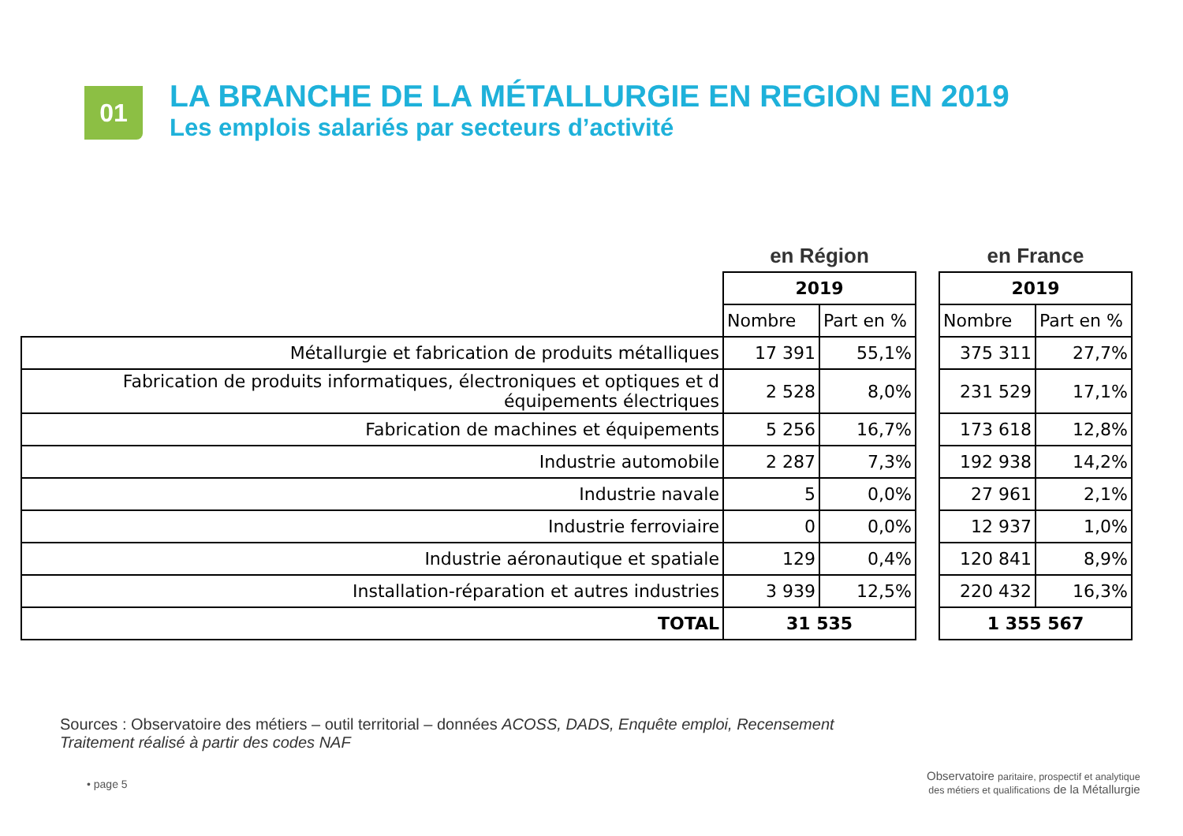01
LA BRANCHE DE LA MÉTALLURGIE EN REGION EN 2019
Les emplois salariés par secteurs d’activité
| | en Région | | | en France | |
| | 2019 | | | 2019 | |
| | Nombre | Part en % | | Nombre | Part en % |
| Métallurgie et fabrication de produits métalliques | 17 391 | 55,1% | | 375 311 | 27,7% |
| Fabrication de produits informatiques, électroniques et optiques et d équipements électriques | 2 528 | 8,0% | | 231 529 | 17,1% |
| Fabrication de machines et équipements | 5 256 | 16,7% | | 173 618 | 12,8% |
| Industrie automobile | 2 287 | 7,3% | | 192 938 | 14,2% |
| Industrie navale | 5 | 0,0% | | 27 961 | 2,1% |
| Industrie ferroviaire | 0 | 0,0% | | 12 937 | 1,0% |
| Industrie aéronautique et spatiale | 129 | 0,4% | | 120 841 | 8,9% |
| Installation-réparation et autres industries | 3 939 | 12,5% | | 220 432 | 16,3% |
| TOTAL | 31 535 | | | 1 355 567 | |
Sources : Observatoire des métiers – outil territorial – données ACOSS, DADS, Enquête emploi, Recensement
Traitement réalisé à partir des codes NAF
• page 5
Observatoire paritaire, prospectif et analytique
des métiers et qualifications de la Métallurgie